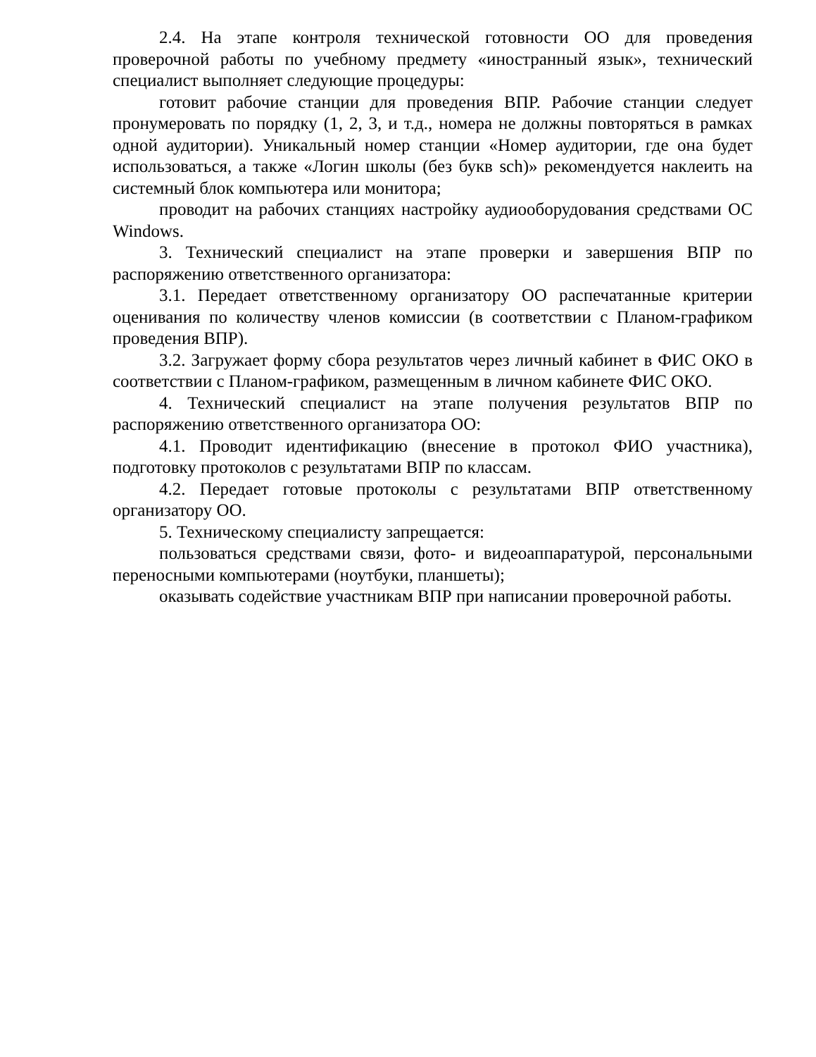2.4. На этапе контроля технической готовности ОО для проведения проверочной работы по учебному предмету «иностранный язык», технический специалист выполняет следующие процедуры:
готовит рабочие станции для проведения ВПР. Рабочие станции следует пронумеровать по порядку (1, 2, 3, и т.д., номера не должны повторяться в рамках одной аудитории). Уникальный номер станции «Номер аудитории, где она будет использоваться, а также «Логин школы (без букв sch)» рекомендуется наклеить на системный блок компьютера или монитора;
проводит на рабочих станциях настройку аудиооборудования средствами ОС Windows.
3. Технический специалист на этапе проверки и завершения ВПР по распоряжению ответственного организатора:
3.1. Передает ответственному организатору ОО распечатанные критерии оценивания по количеству членов комиссии (в соответствии с Планом-графиком проведения ВПР).
3.2. Загружает форму сбора результатов через личный кабинет в ФИС ОКО в соответствии с Планом-графиком, размещенным в личном кабинете ФИС ОКО.
4. Технический специалист на этапе получения результатов ВПР по распоряжению ответственного организатора ОО:
4.1. Проводит идентификацию (внесение в протокол ФИО участника), подготовку протоколов с результатами ВПР по классам.
4.2. Передает готовые протоколы с результатами ВПР ответственному организатору ОО.
5. Техническому специалисту запрещается:
пользоваться средствами связи, фото- и видеоаппаратурой, персональными переносными компьютерами (ноутбуки, планшеты);
оказывать содействие участникам ВПР при написании проверочной работы.